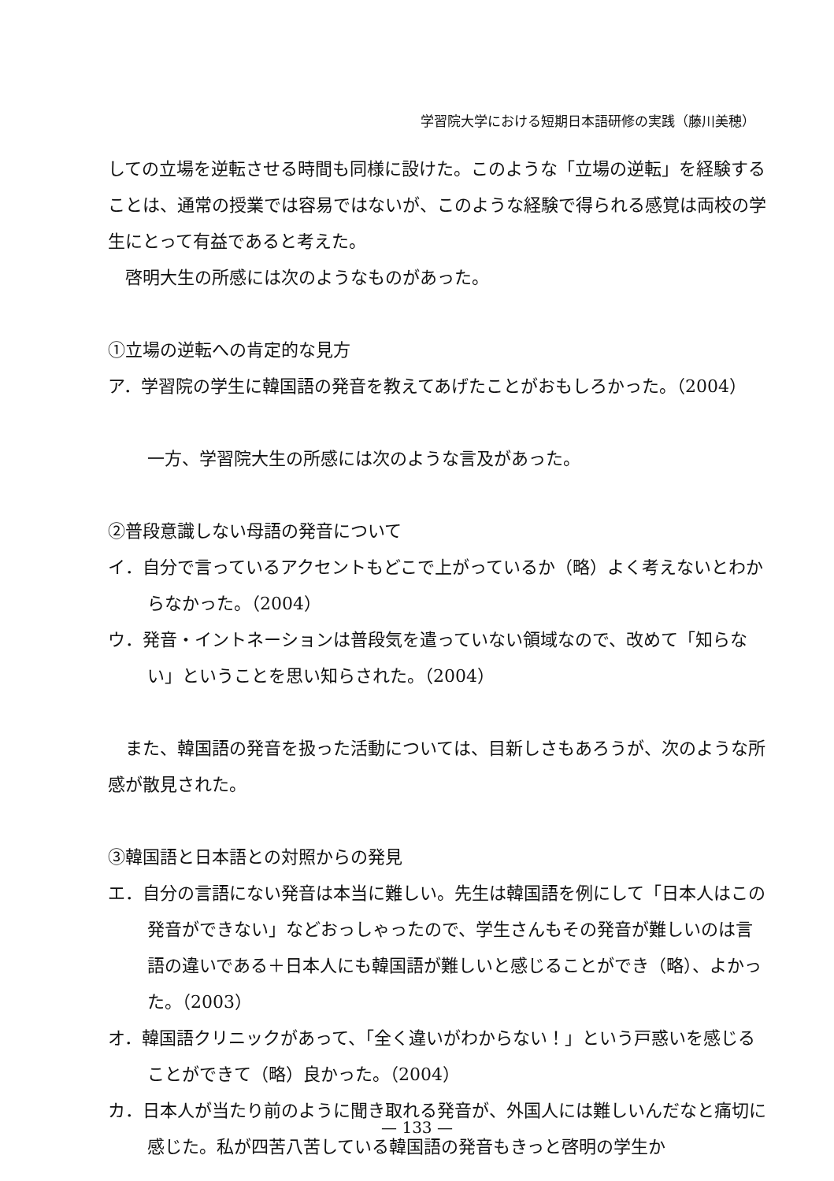学習院大学における短期日本語研修の実践（藤川美穂）
しての立場を逆転させる時間も同様に設けた。このような「立場の逆転」を経験することは、通常の授業では容易ではないが、このような経験で得られる感覚は両校の学生にとって有益であると考えた。
　啓明大生の所感には次のようなものがあった。
①立場の逆転への肯定的な見方
ア．学習院の学生に韓国語の発音を教えてあげたことがおもしろかった。（2004）
一方、学習院大生の所感には次のような言及があった。
②普段意識しない母語の発音について
イ．自分で言っているアクセントもどこで上がっているか（略）よく考えないとわからなかった。（2004）
ウ．発音・イントネーションは普段気を遣っていない領域なので、改めて「知らない」ということを思い知らされた。（2004）
　また、韓国語の発音を扱った活動については、目新しさもあろうが、次のような所感が散見された。
③韓国語と日本語との対照からの発見
エ．自分の言語にない発音は本当に難しい。先生は韓国語を例にして「日本人はこの発音ができない」などおっしゃったので、学生さんもその発音が難しいのは言語の違いである＋日本人にも韓国語が難しいと感じることができ（略）、よかった。（2003）
オ．韓国語クリニックがあって、「全く違いがわからない！」という戸惑いを感じることができて（略）良かった。（2004）
カ．日本人が当たり前のように聞き取れる発音が、外国人には難しいんだなと痛切に感じた。私が四苦八苦している韓国語の発音もきっと啓明の学生か
— 133 —